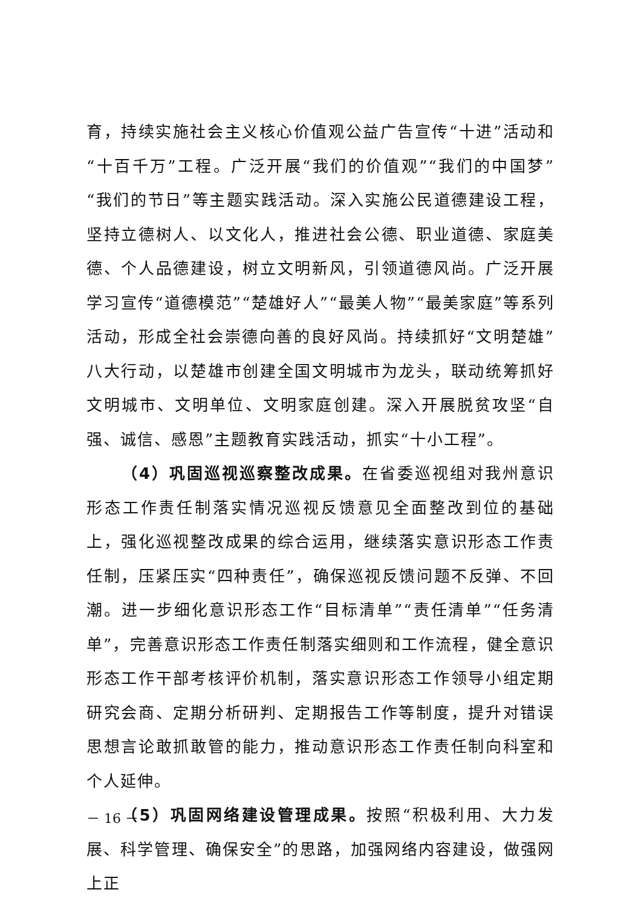育，持续实施社会主义核心价值观公益广告宣传“十进”活动和“十百千万”工程。广泛开展“我们的价值观”“我们的中国梦”“我们的节日”等主题实践活动。深入实施公民道德建设工程，坚持立德树人、以文化人，推进社会公德、职业道德、家庭美德、个人品德建设，树立文明新风，引领道德风尚。广泛开展学习宣传“道德模范”“楚雄好人”“最美人物”“最美家庭”等系列活动，形成全社会崇德向善的良好风尚。持续抓好“文明楚雄”八大行动，以楚雄市创建全国文明城市为龙头，联动统筹抓好文明城市、文明单位、文明家庭创建。深入开展脱贫攻坚“自强、诚信、感恩”主题教育实践活动，抓实“十小工程”。
（4）巩固巡视巡察整改成果。在省委巡视组对我州意识形态工作责任制落实情况巡视反馈意见全面整改到位的基础上，强化巡视整改成果的综合运用，继续落实意识形态工作责任制，压紧压实“四种责任”，确保巡视反馈问题不反弹、不回潮。进一步细化意识形态工作“目标清单”“责任清单”“任务清单”，完善意识形态工作责任制落实细则和工作流程，健全意识形态工作干部考核评价机制，落实意识形态工作领导小组定期研究会商、定期分析研判、定期报告工作等制度，提升对错误思想言论敢抓敢管的能力，推动意识形态工作责任制向科室和个人延伸。
（5）巩固网络建设管理成果。按照“积极利用、大力发展、科学管理、确保安全”的思路，加强网络内容建设，做强网上正
－ 16 －